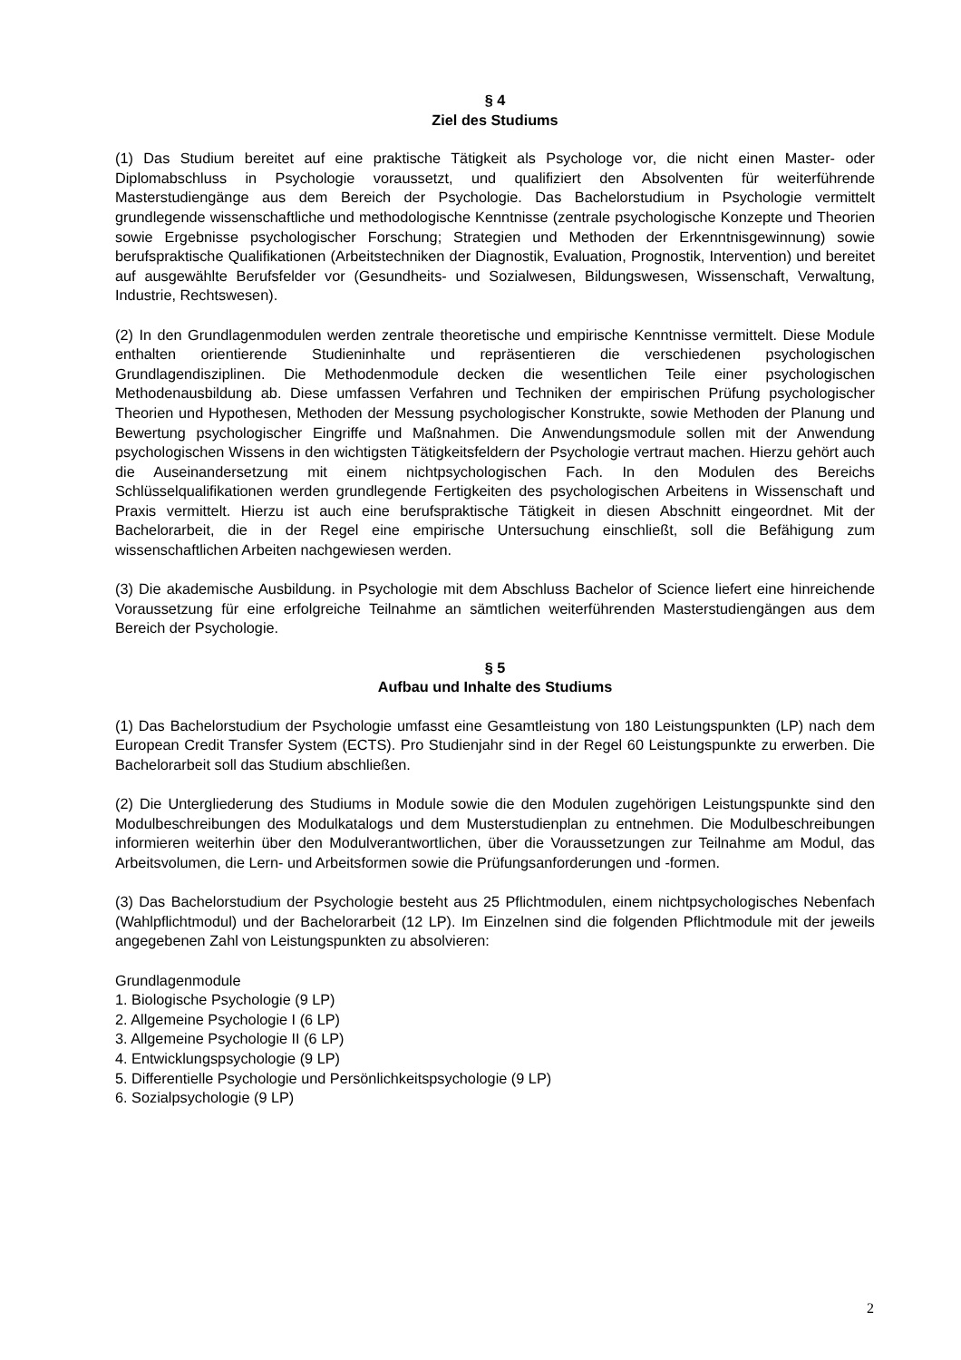§ 4
Ziel des Studiums
(1) Das Studium bereitet auf eine praktische Tätigkeit als Psychologe vor, die nicht einen Master- oder Diplomabschluss in Psychologie voraussetzt, und qualifiziert den Absolventen für weiterführende Masterstudiengänge aus dem Bereich der Psychologie. Das Bachelorstudium in Psychologie vermittelt grundlegende wissenschaftliche und methodologische Kenntnisse (zentrale psychologische Konzepte und Theorien sowie Ergebnisse psychologischer Forschung; Strategien und Methoden der Erkenntnisgewinnung) sowie berufspraktische Qualifikationen (Arbeitstechniken der Diagnostik, Evaluation, Prognostik, Intervention) und bereitet auf ausgewählte Berufsfelder vor (Gesundheits- und Sozialwesen, Bildungswesen, Wissenschaft, Verwaltung, Industrie, Rechtswesen).
(2) In den Grundlagenmodulen werden zentrale theoretische und empirische Kenntnisse vermittelt. Diese Module enthalten orientierende Studieninhalte und repräsentieren die verschiedenen psychologischen Grundlagendisziplinen. Die Methodenmodule decken die wesentlichen Teile einer psychologischen Methodenausbildung ab. Diese umfassen Verfahren und Techniken der empirischen Prüfung psychologischer Theorien und Hypothesen, Methoden der Messung psychologischer Konstrukte, sowie Methoden der Planung und Bewertung psychologischer Eingriffe und Maßnahmen. Die Anwendungsmodule sollen mit der Anwendung psychologischen Wissens in den wichtigsten Tätigkeitsfeldern der Psychologie vertraut machen. Hierzu gehört auch die Auseinandersetzung mit einem nichtpsychologischen Fach. In den Modulen des Bereichs Schlüsselqualifikationen werden grundlegende Fertigkeiten des psychologischen Arbeitens in Wissenschaft und Praxis vermittelt. Hierzu ist auch eine berufspraktische Tätigkeit in diesen Abschnitt eingeordnet. Mit der Bachelorarbeit, die in der Regel eine empirische Untersuchung einschließt, soll die Befähigung zum wissenschaftlichen Arbeiten nachgewiesen werden.
(3) Die akademische Ausbildung. in Psychologie mit dem Abschluss Bachelor of Science liefert eine hinreichende Voraussetzung für eine erfolgreiche Teilnahme an sämtlichen weiterführenden Masterstudiengängen aus dem Bereich der Psychologie.
§ 5
Aufbau und Inhalte des Studiums
(1) Das Bachelorstudium der Psychologie umfasst eine Gesamtleistung von 180 Leistungspunkten (LP) nach dem European Credit Transfer System (ECTS). Pro Studienjahr sind in der Regel 60 Leistungspunkte zu erwerben. Die Bachelorarbeit soll das Studium abschließen.
(2) Die Untergliederung des Studiums in Module sowie die den Modulen zugehörigen Leistungspunkte sind den Modulbeschreibungen des Modulkatalogs und dem Musterstudienplan zu entnehmen. Die Modulbeschreibungen informieren weiterhin über den Modulverantwortlichen, über die Voraussetzungen zur Teilnahme am Modul, das Arbeitsvolumen, die Lern- und Arbeitsformen sowie die Prüfungsanforderungen und -formen.
(3) Das Bachelorstudium der Psychologie besteht aus 25 Pflichtmodulen, einem nichtpsychologisches Nebenfach (Wahlpflichtmodul) und der Bachelorarbeit (12 LP). Im Einzelnen sind die folgenden Pflichtmodule mit der jeweils angegebenen Zahl von Leistungspunkten zu absolvieren:
Grundlagenmodule
1. Biologische Psychologie (9 LP)
2. Allgemeine Psychologie I (6 LP)
3. Allgemeine Psychologie II (6 LP)
4. Entwicklungspsychologie (9 LP)
5. Differentielle Psychologie und Persönlichkeitspsychologie (9 LP)
6. Sozialpsychologie (9 LP)
2